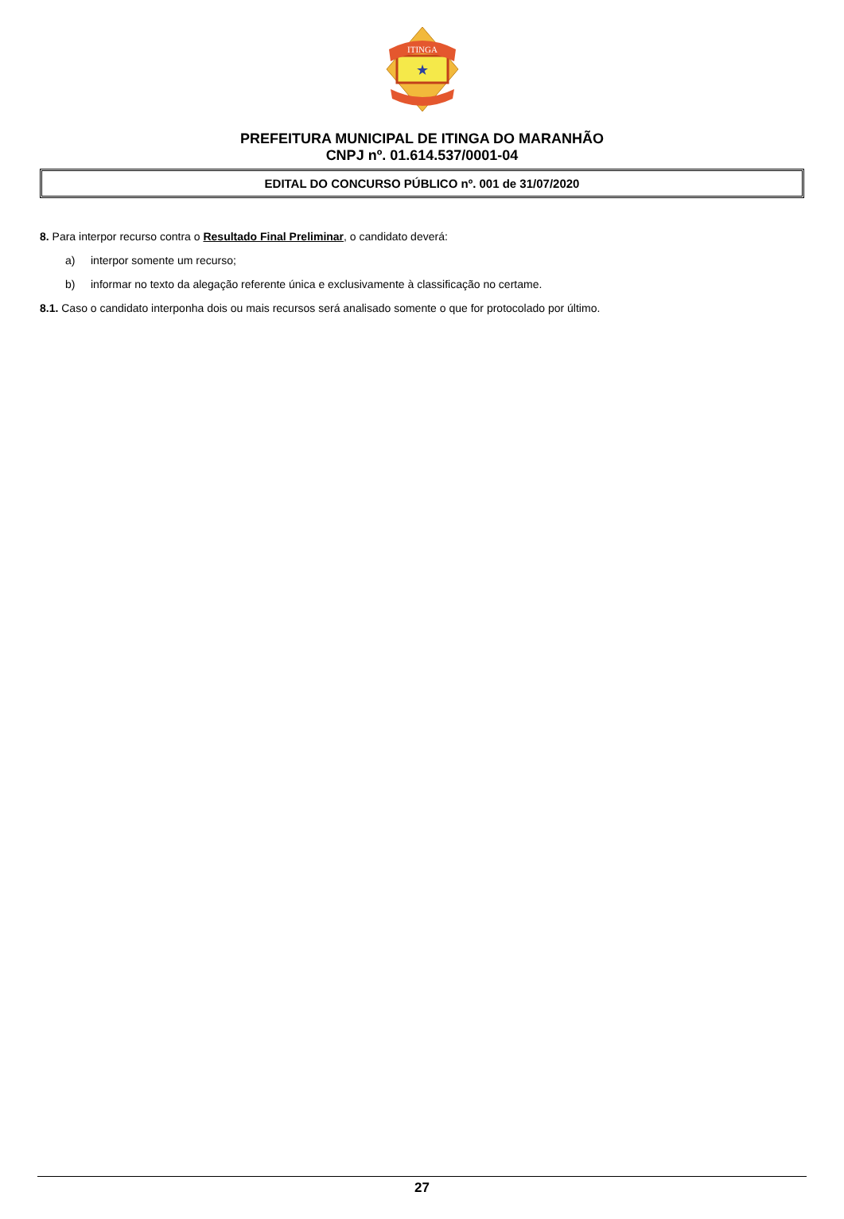ITINGA
★
PREFEITURA MUNICIPAL DE ITINGA DO MARANHÃO
CNPJ nº. 01.614.537/0001-04
EDITAL DO CONCURSO PÚBLICO nº. 001 de 31/07/2020
8. Para interpor recurso contra o Resultado Final Preliminar, o candidato deverá:
a) interpor somente um recurso;
b) informar no texto da alegação referente única e exclusivamente à classificação no certame.
8.1. Caso o candidato interponha dois ou mais recursos será analisado somente o que for protocolado por último.
27